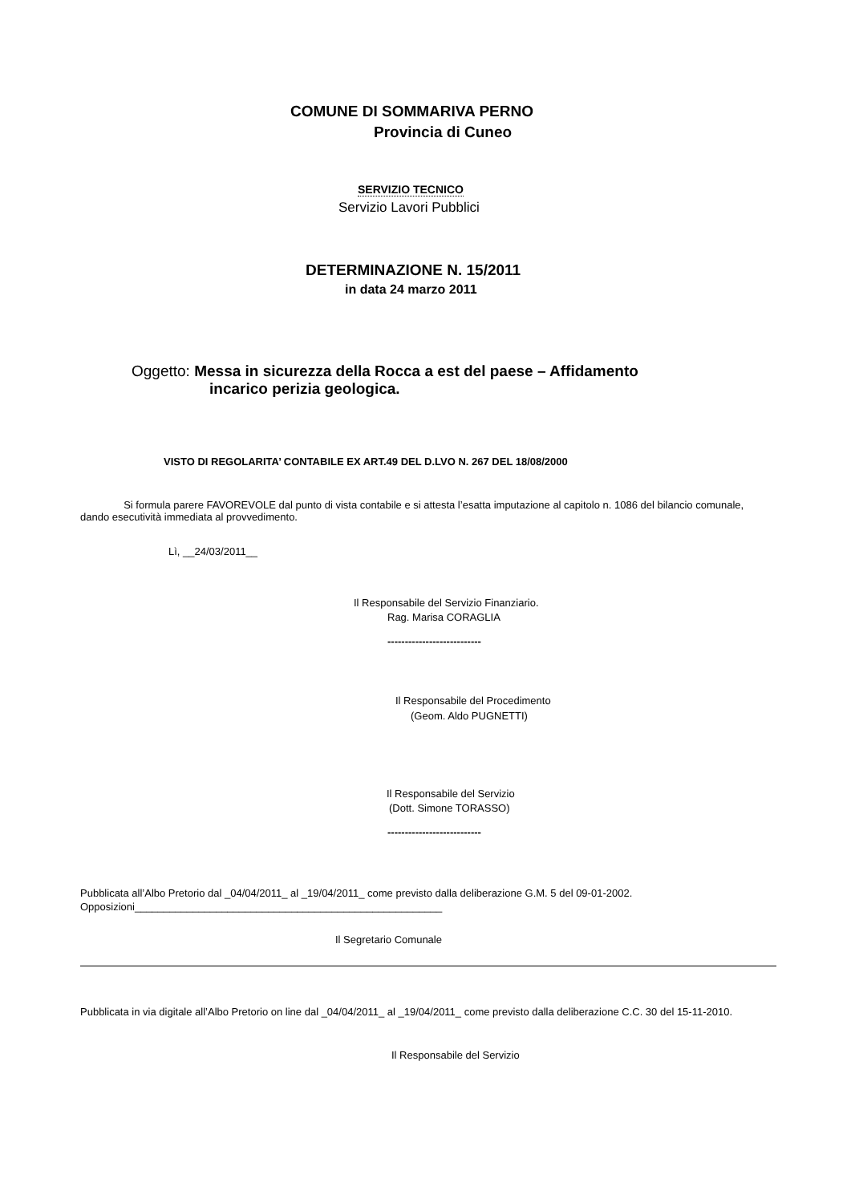COMUNE DI SOMMARIVA PERNO
Provincia di Cuneo
SERVIZIO TECNICO
Servizio Lavori Pubblici
DETERMINAZIONE N. 15/2011
in data 24 marzo 2011
Oggetto: Messa in sicurezza della Rocca a est del paese – Affidamento
incarico perizia geologica.
VISTO DI REGOLARITA’ CONTABILE EX ART.49 DEL D.LVO N. 267 DEL 18/08/2000
Si formula parere FAVOREVOLE dal punto di vista contabile e si attesta l’esatta imputazione al capitolo n. 1086 del bilancio comunale, dando esecutività immediata al provvedimento.
Lì, __24/03/2011__
Il Responsabile del Servizio Finanziario.
Rag. Marisa CORAGLIA
---------------------------
Il Responsabile del Procedimento
(Geom. Aldo PUGNETTI)
Il Responsabile del Servizio
(Dott. Simone TORASSO)
---------------------------
Pubblicata all’Albo Pretorio dal _04/04/2011_ al _19/04/2011_ come previsto dalla deliberazione G.M. 5 del 09-01-2002.
Opposizioni_____________________________________________________
Il Segretario Comunale
Pubblicata in via digitale all’Albo Pretorio on line dal _04/04/2011_ al _19/04/2011_ come previsto dalla deliberazione C.C. 30 del 15-11-2010.
Il Responsabile del Servizio